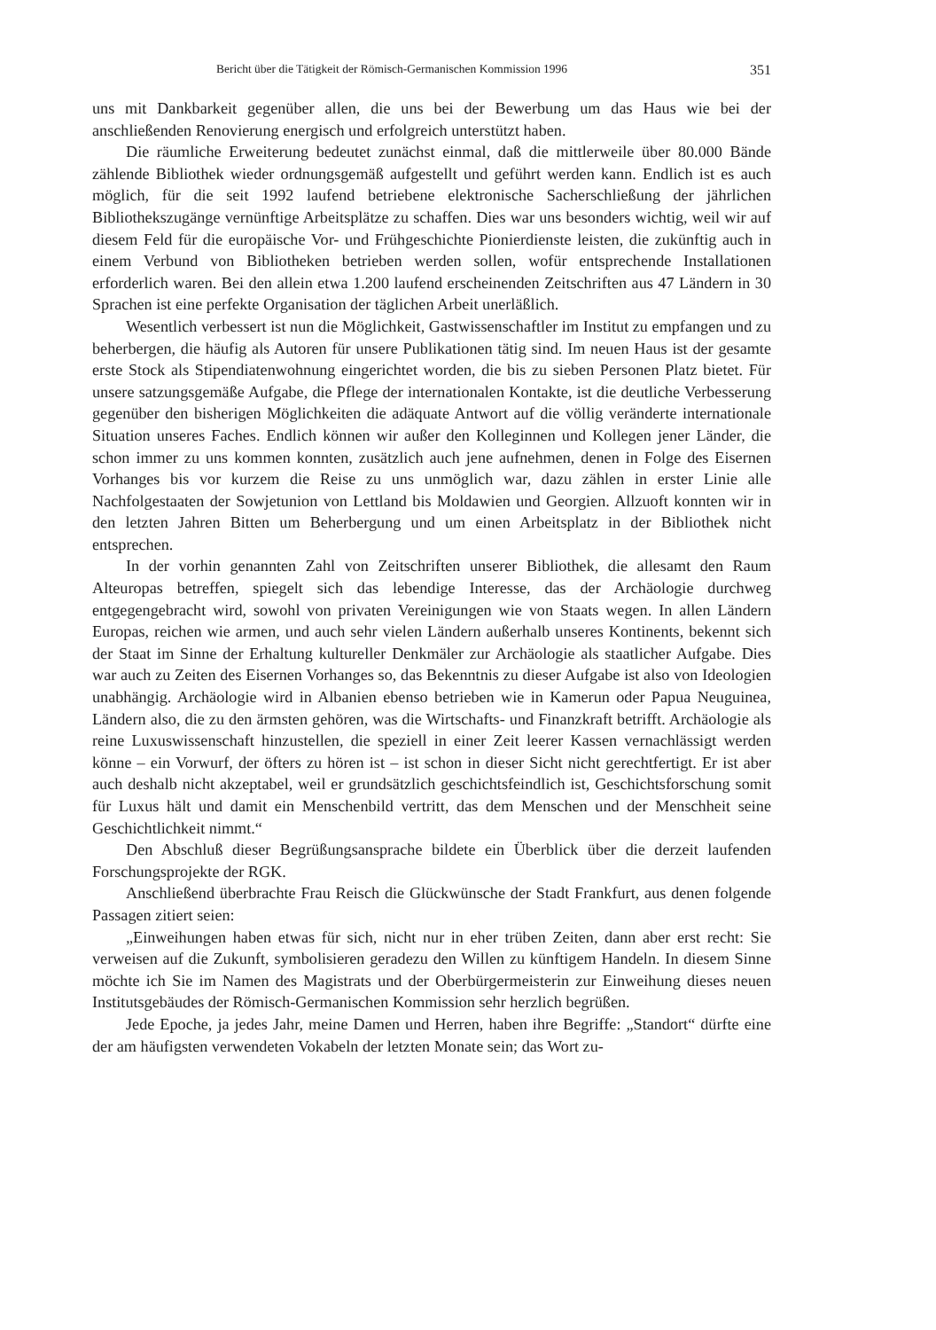Bericht über die Tätigkeit der Römisch-Germanischen Kommission 1996 351
uns mit Dankbarkeit gegenüber allen, die uns bei der Bewerbung um das Haus wie bei der anschließenden Renovierung energisch und erfolgreich unterstützt haben.
Die räumliche Erweiterung bedeutet zunächst einmal, daß die mittlerweile über 80.000 Bände zählende Bibliothek wieder ordnungsgemäß aufgestellt und geführt werden kann. Endlich ist es auch möglich, für die seit 1992 laufend betriebene elektronische Sacherschlie­ßung der jährlichen Bibliothekszugänge vernünftige Arbeitsplätze zu schaffen. Dies war uns besonders wichtig, weil wir auf diesem Feld für die europäische Vor- und Frühge­schichte Pionierdienste leisten, die zukünftig auch in einem Verbund von Bibliotheken be­trieben werden sollen, wofür entsprechende Installationen erforderlich waren. Bei den allein etwa 1.200 laufend erscheinenden Zeitschriften aus 47 Ländern in 30 Sprachen ist eine per­fekte Organisation der täglichen Arbeit unerläßlich.
Wesentlich verbessert ist nun die Möglichkeit, Gastwissenschaftler im Institut zu emp­fangen und zu beherbergen, die häufig als Autoren für unsere Publikationen tätig sind. Im neuen Haus ist der gesamte erste Stock als Stipendiatenwohnung eingerichtet worden, die bis zu sieben Personen Platz bietet. Für unsere satzungsgemäße Aufgabe, die Pflege der in­ternationalen Kontakte, ist die deutliche Verbesserung gegenüber den bisherigen Möglich­keiten die adäquate Antwort auf die völlig veränderte internationale Situation unseres Fa­ches. Endlich können wir außer den Kolleginnen und Kollegen jener Länder, die schon im­mer zu uns kommen konnten, zusätzlich auch jene aufnehmen, denen in Folge des Eisernen Vorhanges bis vor kurzem die Reise zu uns unmöglich war, dazu zählen in erster Linie alle Nachfolgestaaten der Sowjetunion von Lettland bis Moldawien und Georgien. Allzuoft konnten wir in den letzten Jahren Bitten um Beherbergung und um einen Arbeitsplatz in der Bibliothek nicht entsprechen.
In der vorhin genannten Zahl von Zeitschriften unserer Bibliothek, die allesamt den Raum Alteuropas betreffen, spiegelt sich das lebendige Interesse, das der Archäologie durchweg entgegengebracht wird, sowohl von privaten Vereinigungen wie von Staats we­gen. In allen Ländern Europas, reichen wie armen, und auch sehr vielen Ländern außerhalb unseres Kontinents, bekennt sich der Staat im Sinne der Erhaltung kultureller Denkmäler zur Archäologie als staatlicher Aufgabe. Dies war auch zu Zeiten des Eisernen Vorhanges so, das Bekenntnis zu dieser Aufgabe ist also von Ideologien unabhängig. Archäologie wird in Albanien ebenso betrieben wie in Kamerun oder Papua Neuguinea, Ländern also, die zu den ärmsten gehören, was die Wirtschafts- und Finanzkraft betrifft. Archäologie als reine Luxuswissenschaft hinzustellen, die speziell in einer Zeit leerer Kassen vernachlässigt wer­den könne – ein Vorwurf, der öfters zu hören ist – ist schon in dieser Sicht nicht gerechtfer­tigt. Er ist aber auch deshalb nicht akzeptabel, weil er grundsätzlich geschichtsfeindlich ist, Geschichtsforschung somit für Luxus hält und damit ein Menschenbild vertritt, das dem Menschen und der Menschheit seine Geschichtlichkeit nimmt.“
Den Abschluß dieser Begrüßungsansprache bildete ein Überblick über die derzeit lau­fenden Forschungsprojekte der RGK.
Anschließend überbrachte Frau Reisch die Glückwünsche der Stadt Frankfurt, aus de­nen folgende Passagen zitiert seien:
„Einweihungen haben etwas für sich, nicht nur in eher trüben Zeiten, dann aber erst recht: Sie verweisen auf die Zukunft, symbolisieren geradezu den Willen zu künftigem Han­deln. In diesem Sinne möchte ich Sie im Namen des Magistrats und der Oberbürgermeiste­rin zur Einweihung dieses neuen Institutsgebäudes der Römisch-Germanischen Kommissi­on sehr herzlich begrüßen.
Jede Epoche, ja jedes Jahr, meine Damen und Herren, haben ihre Begriffe: „Standort“ dürfte eine der am häufigsten verwendeten Vokabeln der letzten Monate sein; das Wort zu-